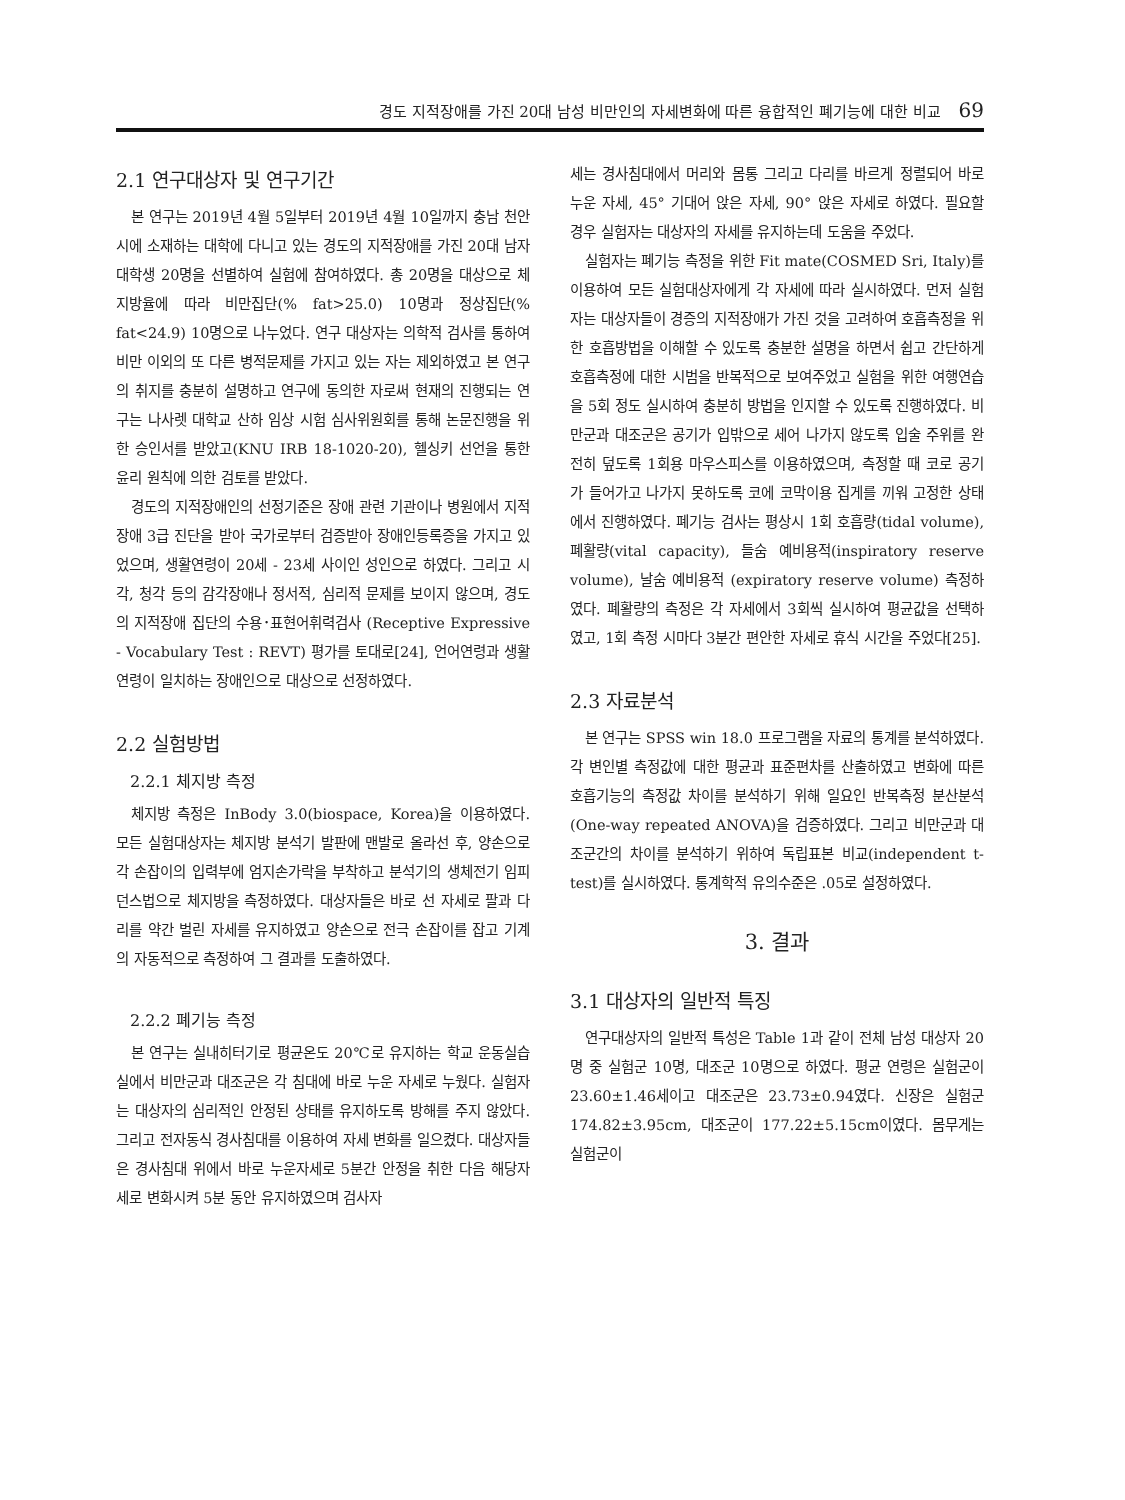경도 지적장애를 가진 20대 남성 비만인의 자세변화에 따른 융합적인 폐기능에 대한 비교 69
2.1 연구대상자 및 연구기간
본 연구는 2019년 4월 5일부터 2019년 4월 10일까지 충남 천안시에 소재하는 대학에 다니고 있는 경도의 지적장애를 가진 20대 남자 대학생 20명을 선별하여 실험에 참여하였다. 총 20명을 대상으로 체지방율에 따라 비만집단(% fat>25.0) 10명과 정상집단(% fat<24.9) 10명으로 나누었다. 연구 대상자는 의학적 검사를 통하여 비만 이외의 또 다른 병적문제를 가지고 있는 자는 제외하였고 본 연구의 취지를 충분히 설명하고 연구에 동의한 자로써 현재의 진행되는 연구는 나사렛 대학교 산하 임상 시험 심사위원회를 통해 논문진행을 위한 승인서를 받았고(KNU IRB 18-1020-20), 헬싱키 선언을 통한 윤리 원칙에 의한 검토를 받았다.
경도의 지적장애인의 선정기준은 장애 관련 기관이나 병원에서 지적장애 3급 진단을 받아 국가로부터 검증받아 장애인등록증을 가지고 있었으며, 생활연령이 20세 - 23세 사이인 성인으로 하였다. 그리고 시각, 청각 등의 감각장애나 정서적, 심리적 문제를 보이지 않으며, 경도의 지적장애 집단의 수용･표현어휘력검사 (Receptive Expressive - Vocabulary Test : REVT) 평가를 토대로[24], 언어연령과 생활연령이 일치하는 장애인으로 대상으로 선정하였다.
2.2 실험방법
2.2.1 체지방 측정
체지방 측정은 InBody 3.0(biospace, Korea)을 이용하였다. 모든 실험대상자는 체지방 분석기 발판에 맨발로 올라선 후, 양손으로 각 손잡이의 입력부에 엄지손가락을 부착하고 분석기의 생체전기 임피던스법으로 체지방을 측정하였다. 대상자들은 바로 선 자세로 팔과 다리를 약간 벌린 자세를 유지하였고 양손으로 전극 손잡이를 잡고 기계의 자동적으로 측정하여 그 결과를 도출하였다.
2.2.2 폐기능 측정
본 연구는 실내히터기로 평균온도 20℃로 유지하는 학교 운동실습실에서 비만군과 대조군은 각 침대에 바로 누운 자세로 누웠다. 실험자는 대상자의 심리적인 안정된 상태를 유지하도록 방해를 주지 않았다. 그리고 전자동식 경사침대를 이용하여 자세 변화를 일으켰다. 대상자들은 경사침대 위에서 바로 누운자세로 5분간 안정을 취한 다음 해당자세로 변화시켜 5분 동안 유지하였으며 검사자
세는 경사침대에서 머리와 몸통 그리고 다리를 바르게 정렬되어 바로 누운 자세, 45° 기대어 앉은 자세, 90° 앉은 자세로 하였다. 필요할 경우 실험자는 대상자의 자세를 유지하는데 도움을 주었다.
실험자는 폐기능 측정을 위한 Fit mate(COSMED Sri, Italy)를 이용하여 모든 실험대상자에게 각 자세에 따라 실시하였다. 먼저 실험자는 대상자들이 경증의 지적장애가 가진 것을 고려하여 호흡측정을 위한 호흡방법을 이해할 수 있도록 충분한 설명을 하면서 쉽고 간단하게 호흡측정에 대한 시범을 반복적으로 보여주었고 실험을 위한 여행연습을 5회 정도 실시하여 충분히 방법을 인지할 수 있도록 진행하였다. 비만군과 대조군은 공기가 입밖으로 세어 나가지 않도록 입술 주위를 완전히 덮도록 1회용 마우스피스를 이용하였으며, 측정할 때 코로 공기가 들어가고 나가지 못하도록 코에 코막이용 집게를 끼워 고정한 상태에서 진행하였다. 폐기능 검사는 평상시 1회 호흡량(tidal volume), 폐활량(vital capacity), 들숨 예비용적(inspiratory reserve volume), 날숨 예비용적 (expiratory reserve volume) 측정하였다. 폐활량의 측정은 각 자세에서 3회씩 실시하여 평균값을 선택하였고, 1회 측정 시마다 3분간 편안한 자세로 휴식 시간을 주었다[25].
2.3 자료분석
본 연구는 SPSS win 18.0 프로그램을 자료의 통계를 분석하였다. 각 변인별 측정값에 대한 평균과 표준편차를 산출하였고 변화에 따른 호흡기능의 측정값 차이를 분석하기 위해 일요인 반복측정 분산분석(One-way repeated ANOVA)을 검증하였다. 그리고 비만군과 대조군간의 차이를 분석하기 위하여 독립표본 비교(independent t-test)를 실시하였다. 통계학적 유의수준은 .05로 설정하였다.
3. 결과
3.1 대상자의 일반적 특징
연구대상자의 일반적 특성은 Table 1과 같이 전체 남성 대상자 20명 중 실험군 10명, 대조군 10명으로 하였다. 평균 연령은 실험군이 23.60±1.46세이고 대조군은 23.73±0.94였다. 신장은 실험군 174.82±3.95cm, 대조군이 177.22±5.15cm이였다. 몸무게는 실험군이